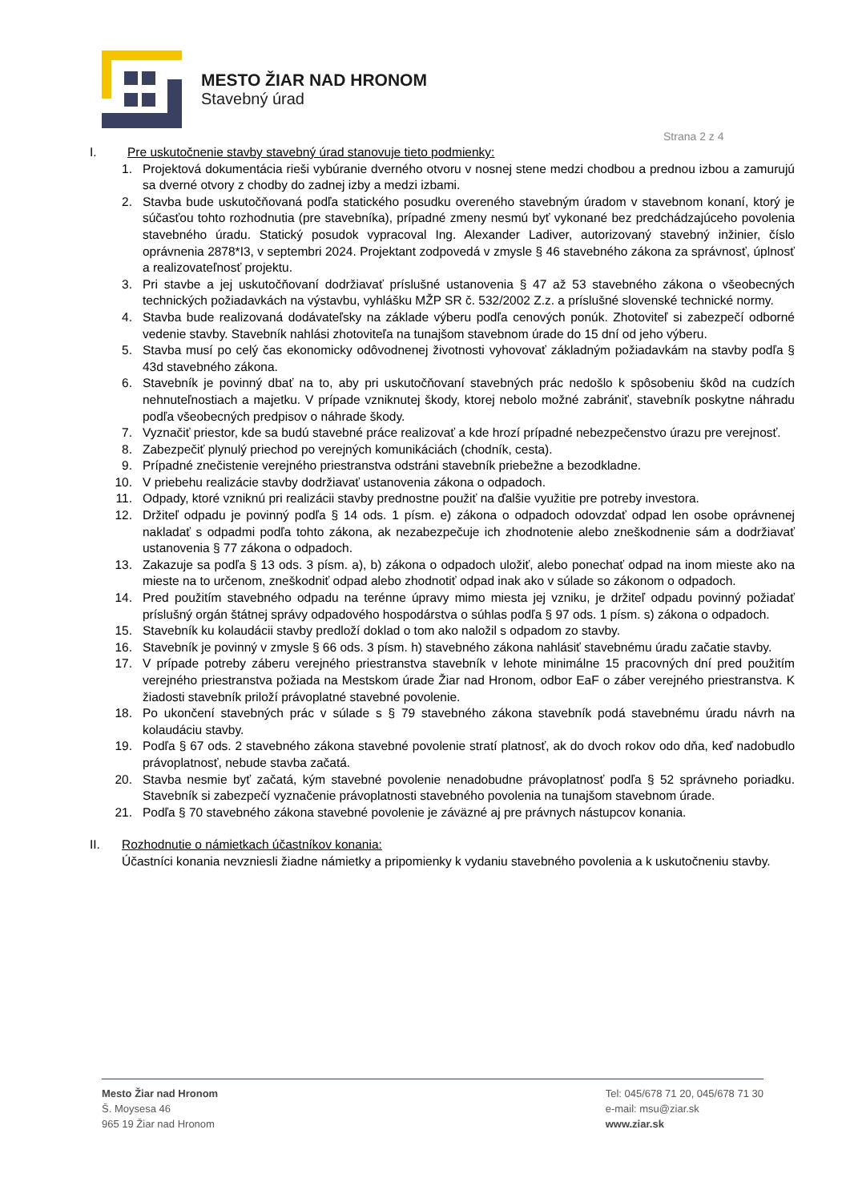MESTO ŽIAR NAD HRONOM
Stavebný úrad
Strana 2 z 4
I. Pre uskutočnenie stavby stavebný úrad stanovuje tieto podmienky:
1. Projektová dokumentácia rieši vybúranie dverného otvoru v nosnej stene medzi chodbou a prednou izbou a zamurujú sa dverné otvory z chodby do zadnej izby a medzi izbami.
2. Stavba bude uskutočňovaná podľa statického posudku overeného stavebným úradom v stavebnom konaní, ktorý je súčasťou tohto rozhodnutia (pre stavebníka), prípadné zmeny nesmú byť vykonané bez predchádzajúceho povolenia stavebného úradu. Statický posudok vypracoval Ing. Alexander Ladiver, autorizovaný stavebný inžinier, číslo oprávnenia 2878*I3, v septembri 2024. Projektant zodpovedá v zmysle § 46 stavebného zákona za správnosť, úplnosť a realizovateľnosť projektu.
3. Pri stavbe a jej uskutočňovaní dodržiavať príslušné ustanovenia § 47 až 53 stavebného zákona o všeobecných technických požiadavkách na výstavbu, vyhlášku MŽP SR č. 532/2002 Z.z. a príslušné slovenské technické normy.
4. Stavba bude realizovaná dodávateľsky na základe výberu podľa cenových ponúk. Zhotoviteľ si zabezpečí odborné vedenie stavby. Stavebník nahlási zhotoviteľa na tunajšom stavebnom úrade do 15 dní od jeho výberu.
5. Stavba musí po celý čas ekonomicky odôvodnenej životnosti vyhovovať základným požiadavkám na stavby podľa § 43d stavebného zákona.
6. Stavebník je povinný dbať na to, aby pri uskutočňovaní stavebných prác nedošlo k spôsobeniu škôd na cudzích nehnuteľnostiach a majetku. V prípade vzniknutej škody, ktorej nebolo možné zabrániť, stavebník poskytne náhradu podľa všeobecných predpisov o náhrade škody.
7. Vyznačiť priestor, kde sa budú stavebné práce realizovať a kde hrozí prípadné nebezpečenstvo úrazu pre verejnosť.
8. Zabezpečiť plynulý priechod po verejných komunikáciách (chodník, cesta).
9. Prípadné znečistenie verejného priestranstva odstráni stavebník priebežne a bezodkladne.
10. V priebehu realizácie stavby dodržiavať ustanovenia zákona o odpadoch.
11. Odpady, ktoré vzniknú pri realizácii stavby prednostne použiť na ďalšie využitie pre potreby investora.
12. Držiteľ odpadu je povinný podľa § 14 ods. 1 písm. e) zákona o odpadoch odovzdať odpad len osobe oprávnenej nakladať s odpadmi podľa tohto zákona, ak nezabezpečuje ich zhodnotenie alebo zneškodnenie sám a dodržiavať ustanovenia § 77 zákona o odpadoch.
13. Zakazuje sa podľa § 13 ods. 3 písm. a), b) zákona o odpadoch uložiť, alebo ponechať odpad na inom mieste ako na mieste na to určenom, zneškodniť odpad alebo zhodnotiť odpad inak ako v súlade so zákonom o odpadoch.
14. Pred použitím stavebného odpadu na terénne úpravy mimo miesta jej vzniku, je držiteľ odpadu povinný požiadať príslušný orgán štátnej správy odpadového hospodárstva o súhlas podľa § 97 ods. 1 písm. s) zákona o odpadoch.
15. Stavebník ku kolaudácii stavby predloží doklad o tom ako naložil s odpadom zo stavby.
16. Stavebník je povinný v zmysle § 66 ods. 3 písm. h) stavebného zákona nahlásiť stavebnému úradu začatie stavby.
17. V prípade potreby záberu verejného priestranstva stavebník v lehote minimálne 15 pracovných dní pred použitím verejného priestranstva požiada na Mestskom úrade Žiar nad Hronom, odbor EaF o záber verejného priestranstva. K žiadosti stavebník priloží právoplatné stavebné povolenie.
18. Po ukončení stavebných prác v súlade s § 79 stavebného zákona stavebník podá stavebnému úradu návrh na kolaudáciu stavby.
19. Podľa § 67 ods. 2 stavebného zákona stavebné povolenie stratí platnosť, ak do dvoch rokov odo dňa, keď nadobudlo právoplatnosť, nebude stavba začatá.
20. Stavba nesmie byť začatá, kým stavebné povolenie nenadobudne právoplatnosť podľa § 52 správneho poriadku. Stavebník si zabezpečí vyznačenie právoplatnosti stavebného povolenia na tunajšom stavebnom úrade.
21. Podľa § 70 stavebného zákona stavebné povolenie je záväzné aj pre právnych nástupcov konania.
II. Rozhodnutie o námietkach účastníkov konania:
Účastníci konania nevzniesli žiadne námietky a pripomienky k vydaniu stavebného povolenia a k uskutočneniu stavby.
Mesto Žiar nad Hronom
Š. Moysesa 46
965 19 Žiar nad Hronom
Tel: 045/678 71 20, 045/678 71 30
e-mail: msu@ziar.sk
www.ziar.sk